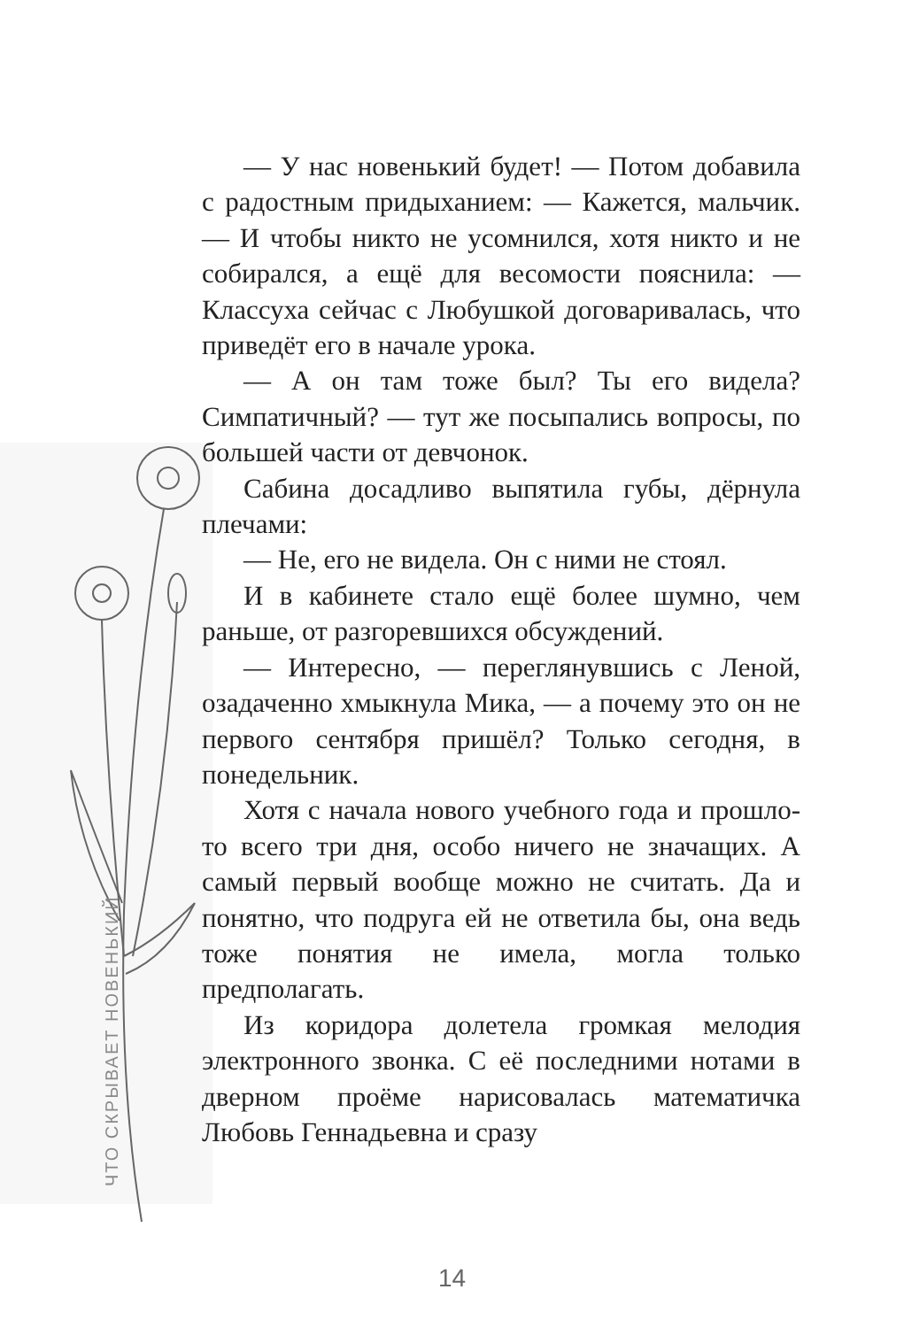ЧТО СКРЫВАЕТ НОВЕНЬКИЙ
— У нас новенький будет! — Потом добавила с радостным придыханием: — Кажется, мальчик. — И чтобы никто не усомнился, хотя никто и не собирался, а ещё для весомости пояснила: — Классуха сейчас с Любушкой договаривалась, что приведёт его в начале урока.
— А он там тоже был? Ты его видела? Симпатичный? — тут же посыпались вопросы, по большей части от девчонок.
Сабина досадливо выпятила губы, дёрнула плечами:
— Не, его не видела. Он с ними не стоял.
И в кабинете стало ещё более шумно, чем раньше, от разгоревшихся обсуждений.
— Интересно, — переглянувшись с Леной, озадаченно хмыкнула Мика, — а почему это он не первого сентября пришёл? Только сегодня, в понедельник.
Хотя с начала нового учебного года и прошло-то всего три дня, особо ничего не значащих. А самый первый вообще можно не считать. Да и понятно, что подруга ей не ответила бы, она ведь тоже понятия не имела, могла только предполагать.
Из коридора долетела громкая мелодия электронного звонка. С её последними нотами в дверном проёме нарисовалась математичка Любовь Геннадьевна и сразу
14